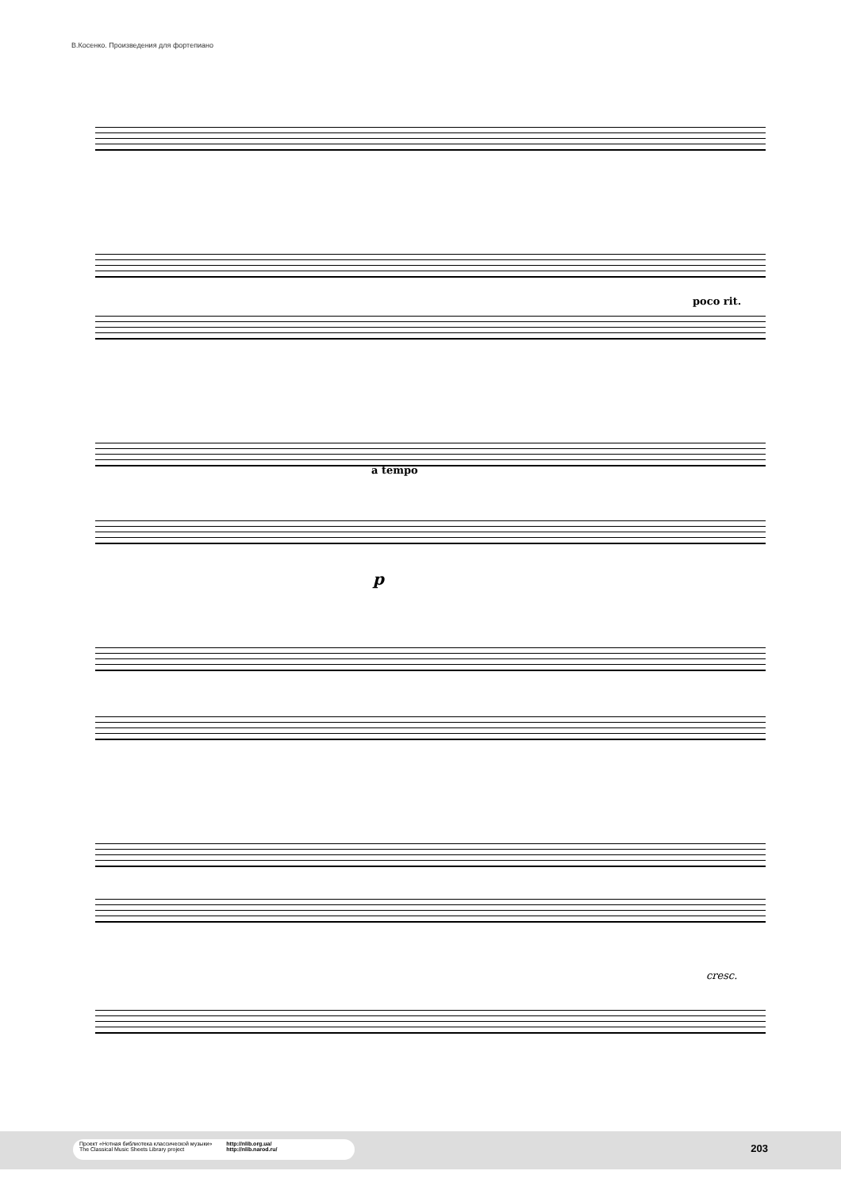В.Косенко. Произведения для фортепиано
poco rit.
a tempo
p
cresc.
Проект «Нотная библиотека классической музыки»
The Classical Music Sheets Library project
http://nlib.org.ua/
http://nlib.narod.ru/
203